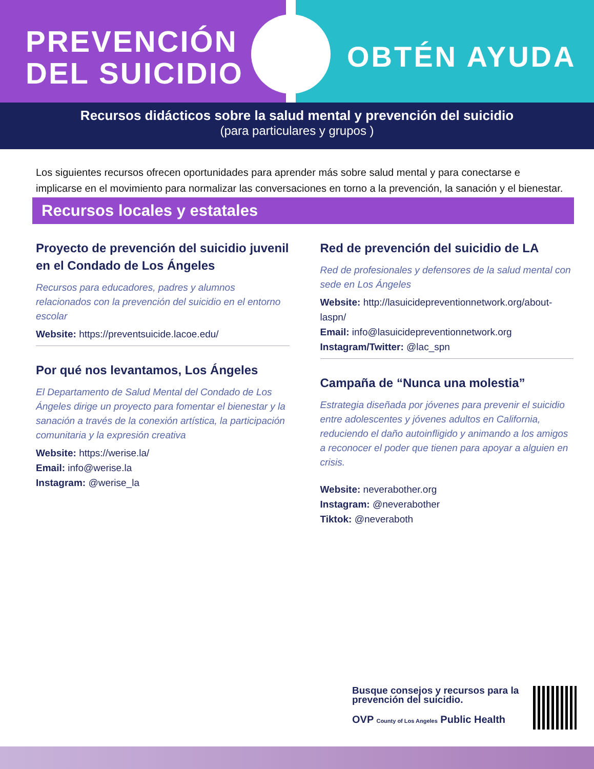PREVENCIÓN
DEL SUICIDIO
OBTÉN AYUDA
Recursos didácticos sobre la salud mental y prevención del suicidio
(para particulares y grupos )
Los siguientes recursos ofrecen oportunidades para aprender más sobre salud mental y para conectarse e implicarse en el movimiento para normalizar las conversaciones en torno a la prevención, la sanación y el bienestar.
Recursos locales y estatales
Proyecto de prevención del suicidio juvenil en el Condado de Los Ángeles
Recursos para educadores, padres y alumnos relacionados con la prevención del suicidio en el entorno escolar
Website: https://preventsuicide.lacoe.edu/
Por qué nos levantamos, Los Ángeles
El Departamento de Salud Mental del Condado de Los Ángeles dirige un proyecto para fomentar el bienestar y la sanación a través de la conexión artística, la participación comunitaria y la expresión creativa
Website: https://werise.la/
Email: info@werise.la
Instagram: @werise_la
Red de prevención del suicidio de LA
Red de profesionales y defensores de la salud mental con sede en Los Ángeles
Website: http://lasuicidepreventionnetwork.org/about-laspn/
Email: info@lasuicidepreventionnetwork.org
Instagram/Twitter: @lac_spn
Campaña de “Nunca una molestia”
Estrategia diseñada por jóvenes para prevenir el suicidio entre adolescentes y jóvenes adultos en California, reduciendo el daño autoinfligido y animando a los amigos a reconocer el poder que tienen para apoyar a alguien en crisis.
Website: neverabother.org
Instagram: @neverabother
Tiktok: @neveraboth
Busque consejos y recursos para la prevención del suicidio.
OVP County of Los Angeles Public Health